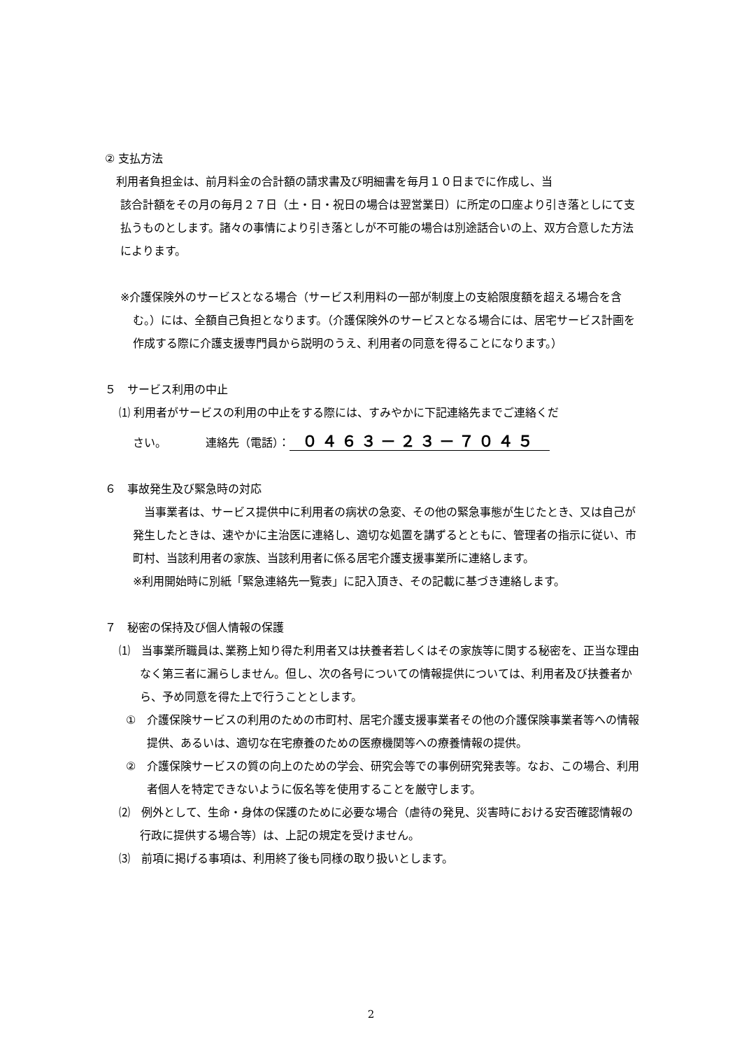② 支払方法
利用者負担金は、前月料金の合計額の請求書及び明細書を毎月１０日までに作成し、当
該合計額をその月の毎月２７日（土・日・祝日の場合は翌営業日）に所定の口座より引き落としにて支払うものとします。諸々の事情により引き落としが不可能の場合は別途話合いの上、双方合意した方法によります。
※介護保険外のサービスとなる場合（サービス利用料の一部が制度上の支給限度額を超える場合を含む。）には、全額自己負担となります。（介護保険外のサービスとなる場合には、居宅サービス計画を作成する際に介護支援専門員から説明のうえ、利用者の同意を得ることになります。）
５　サービス利用の中止
⑴ 利用者がサービスの利用の中止をする際には、すみやかに下記連絡先までご連絡くだ
さい。　　　　連絡先（電話）： ０４６３－２３－７０４５
６　事故発生及び緊急時の対応
　当事業者は、サービス提供中に利用者の病状の急変、その他の緊急事態が生じたとき、又は自己が発生したときは、速やかに主治医に連絡し、適切な処置を講ずるとともに、管理者の指示に従い、市町村、当該利用者の家族、当該利用者に係る居宅介護支援事業所に連絡します。
※利用開始時に別紙「緊急連絡先一覧表」に記入頂き、その記載に基づき連絡します。
７　秘密の保持及び個人情報の保護
⑴　当事業所職員は､業務上知り得た利用者又は扶養者若しくはその家族等に関する秘密を、正当な理由なく第三者に漏らしません。但し、次の各号についての情報提供については、利用者及び扶養者から、予め同意を得た上で行うこととします。
①　介護保険サービスの利用のための市町村、居宅介護支援事業者その他の介護保険事業者等への情報提供、あるいは、適切な在宅療養のための医療機関等への療養情報の提供。
②　介護保険サービスの質の向上のための学会、研究会等での事例研究発表等。なお、この場合、利用者個人を特定できないように仮名等を使用することを厳守します。
⑵　例外として、生命・身体の保護のために必要な場合（虐待の発見、災害時における安否確認情報の行政に提供する場合等）は、上記の規定を受けません。
⑶　前項に掲げる事項は、利用終了後も同様の取り扱いとします。
2